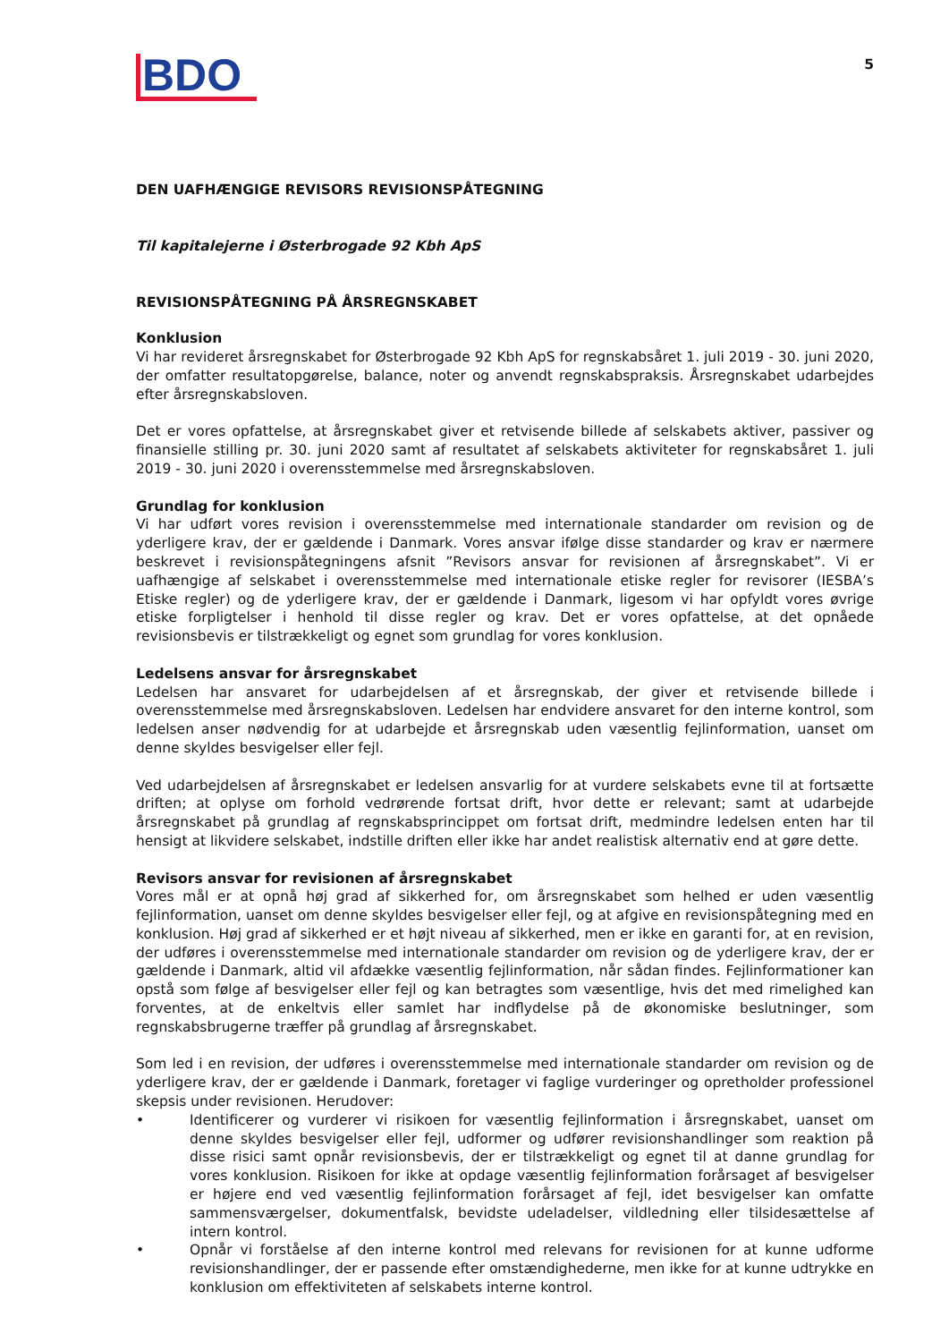BDO
5
DEN UAFHÆNGIGE REVISORS REVISIONSPÅTEGNING
Til kapitalejerne i Østerbrogade 92 Kbh ApS
REVISIONSPÅTEGNING PÅ ÅRSREGNSKABET
Konklusion
Vi har revideret årsregnskabet for Østerbrogade 92 Kbh ApS for regnskabsåret 1. juli 2019 - 30. juni 2020, der omfatter resultatopgørelse, balance, noter og anvendt regnskabspraksis. Årsregnskabet udarbejdes efter årsregnskabsloven.
Det er vores opfattelse, at årsregnskabet giver et retvisende billede af selskabets aktiver, passiver og finansielle stilling pr. 30. juni 2020 samt af resultatet af selskabets aktiviteter for regnskabsåret 1. juli 2019 - 30. juni 2020 i overensstemmelse med årsregnskabsloven.
Grundlag for konklusion
Vi har udført vores revision i overensstemmelse med internationale standarder om revision og de yderligere krav, der er gældende i Danmark. Vores ansvar ifølge disse standarder og krav er nærmere beskrevet i revisionspåtegningens afsnit ”Revisors ansvar for revisionen af årsregnskabet”. Vi er uafhængige af selskabet i overensstemmelse med internationale etiske regler for revisorer (IESBA’s Etiske regler) og de yderligere krav, der er gældende i Danmark, ligesom vi har opfyldt vores øvrige etiske forpligtelser i henhold til disse regler og krav. Det er vores opfattelse, at det opnåede revisionsbevis er tilstrækkeligt og egnet som grundlag for vores konklusion.
Ledelsens ansvar for årsregnskabet
Ledelsen har ansvaret for udarbejdelsen af et årsregnskab, der giver et retvisende billede i overensstemmelse med årsregnskabsloven. Ledelsen har endvidere ansvaret for den interne kontrol, som ledelsen anser nødvendig for at udarbejde et årsregnskab uden væsentlig fejlinformation, uanset om denne skyldes besvigelser eller fejl.
Ved udarbejdelsen af årsregnskabet er ledelsen ansvarlig for at vurdere selskabets evne til at fortsætte driften; at oplyse om forhold vedrørende fortsat drift, hvor dette er relevant; samt at udarbejde årsregnskabet på grundlag af regnskabsprincippet om fortsat drift, medmindre ledelsen enten har til hensigt at likvidere selskabet, indstille driften eller ikke har andet realistisk alternativ end at gøre dette.
Revisors ansvar for revisionen af årsregnskabet
Vores mål er at opnå høj grad af sikkerhed for, om årsregnskabet som helhed er uden væsentlig fejlinformation, uanset om denne skyldes besvigelser eller fejl, og at afgive en revisionspåtegning med en konklusion. Høj grad af sikkerhed er et højt niveau af sikkerhed, men er ikke en garanti for, at en revision, der udføres i overensstemmelse med internationale standarder om revision og de yderligere krav, der er gældende i Danmark, altid vil afdække væsentlig fejlinformation, når sådan findes. Fejlinformationer kan opstå som følge af besvigelser eller fejl og kan betragtes som væsentlige, hvis det med rimelighed kan forventes, at de enkeltvis eller samlet har indflydelse på de økonomiske beslutninger, som regnskabsbrugerne træffer på grundlag af årsregnskabet.
Som led i en revision, der udføres i overensstemmelse med internationale standarder om revision og de yderligere krav, der er gældende i Danmark, foretager vi faglige vurderinger og opretholder professionel skepsis under revisionen. Herudover:
• Identificerer og vurderer vi risikoen for væsentlig fejlinformation i årsregnskabet, uanset om denne skyldes besvigelser eller fejl, udformer og udfører revisionshandlinger som reaktion på disse risici samt opnår revisionsbevis, der er tilstrækkeligt og egnet til at danne grundlag for vores konklusion. Risikoen for ikke at opdage væsentlig fejlinformation forårsaget af besvigelser er højere end ved væsentlig fejlinformation forårsaget af fejl, idet besvigelser kan omfatte sammensværgelser, dokumentfalsk, bevidste udeladelser, vildledning eller tilsidesættelse af intern kontrol.
• Opnår vi forståelse af den interne kontrol med relevans for revisionen for at kunne udforme revisionshandlinger, der er passende efter omstændighederne, men ikke for at kunne udtrykke en konklusion om effektiviteten af selskabets interne kontrol.